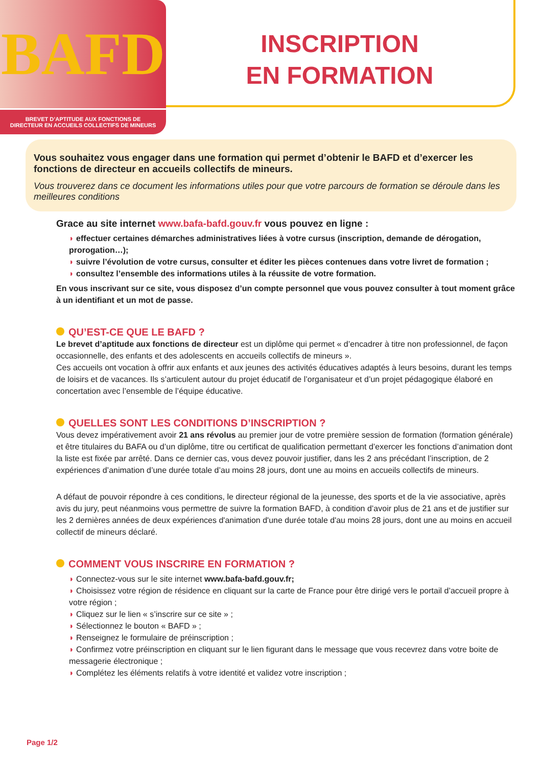BAFD
INSCRIPTION
EN FORMATION
BREVET D’APTITUDE AUX FONCTIONS DE
DIRECTEUR EN ACCUEILS COLLECTIFS DE MINEURS
Vous souhaitez vous engager dans une formation qui permet d’obtenir le BAFD et d’exercer les fonctions de directeur en accueils collectifs de mineurs.
Vous trouverez dans ce document les informations utiles pour que votre parcours de formation se déroule dans les meilleures conditions
Grace au site internet www.bafa-bafd.gouv.fr vous pouvez en ligne :
effectuer certaines démarches administratives liées à votre cursus (inscription, demande de dérogation, prorogation…);
suivre l’évolution de votre cursus, consulter et éditer les pièces contenues dans votre livret de formation ;
consultez l’ensemble des informations utiles à la réussite de votre formation.
En vous inscrivant sur ce site, vous disposez d’un compte personnel que vous pouvez consulter à tout moment grâce à un identifiant et un mot de passe.
QU’EST-CE QUE LE BAFD ?
Le brevet d’aptitude aux fonctions de directeur est un diplôme qui permet « d’encadrer à titre non professionnel, de façon occasionnelle, des enfants et des adolescents en accueils collectifs de mineurs ».
Ces accueils ont vocation à offrir aux enfants et aux jeunes des activités éducatives adaptés à leurs besoins, durant les temps de loisirs et de vacances. Ils s’articulent autour du projet éducatif de l’organisateur et d’un projet pédagogique élaboré en concertation avec l’ensemble de l’équipe éducative.
QUELLES SONT LES CONDITIONS D’INSCRIPTION ?
Vous devez impérativement avoir 21 ans révolus au premier jour de votre première session de formation (formation générale) et être titulaires du BAFA ou d’un diplôme, titre ou certificat de qualification permettant d’exercer les fonctions d’animation dont la liste est fixée par arrêté. Dans ce dernier cas, vous devez pouvoir justifier, dans les 2 ans précédant l’inscription, de 2 expériences d’animation d’une durée totale d’au moins 28 jours, dont une au moins en accueils collectifs de mineurs.
A défaut de pouvoir répondre à ces conditions, le directeur régional de la jeunesse, des sports et de la vie associative, après avis du jury, peut néanmoins vous permettre de suivre la formation BAFD, à condition d’avoir plus de 21 ans et de justifier sur les 2 dernières années de deux expériences d'animation d'une durée totale d'au moins 28 jours, dont une au moins en accueil collectif de mineurs déclaré.
COMMENT VOUS INSCRIRE EN FORMATION ?
Connectez-vous sur le site internet www.bafa-bafd.gouv.fr;
Choisissez votre région de résidence en cliquant sur la carte de France pour être dirigé vers le portail d’accueil propre à votre région ;
Cliquez sur le lien « s’inscrire sur ce site » ;
Sélectionnez le bouton « BAFD » ;
Renseignez le formulaire de préinscription ;
Confirmez votre préinscription en cliquant sur le lien figurant dans le message que vous recevrez dans votre boite de messagerie électronique ;
Complétez les éléments relatifs à votre identité et validez votre inscription ;
Page 1/2